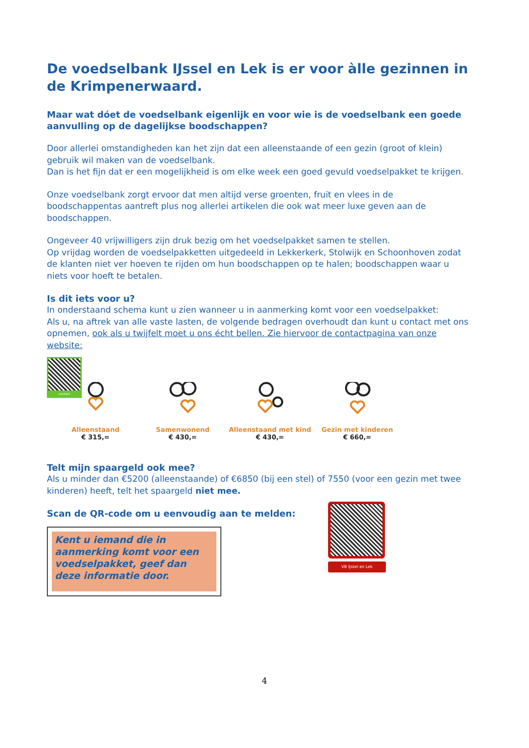De voedselbank IJssel en Lek is er voor àlle gezinnen in de Krimpenerwaard.
Maar wat dóet de voedselbank eigenlijk en voor wie is de voedselbank een goede aanvulling op de dagelijkse boodschappen?
Door allerlei omstandigheden kan het zijn dat een alleenstaande of een gezin (groot of klein) gebruik wil maken van de voedselbank.
Dan is het fijn dat er een mogelijkheid is om elke week een goed gevuld voedselpakket te krijgen.
Onze voedselbank zorgt ervoor dat men altijd verse groenten, fruit en vlees in de boodschappentas aantreft plus nog allerlei artikelen die ook wat meer luxe geven aan de boodschappen.
Ongeveer 40 vrijwilligers zijn druk bezig om het voedselpakket samen te stellen.
Op vrijdag worden de voedselpakketten uitgedeeld in Lekkerkerk, Stolwijk en Schoonhoven zodat de klanten niet ver hoeven te rijden om hun boodschappen op te halen; boodschappen waar u niets voor hoeft te betalen.
Is dit iets voor u?
In onderstaand schema kunt u zien wanneer u in aanmerking komt voor een voedselpakket:
Als u, na aftrek van alle vaste lasten, de volgende bedragen overhoudt dan kunt u contact met ons opnemen, ook als u twijfelt moet u ons écht bellen. Zie hiervoor de contactpagina van onze website:
contact
Alleenstaand
€ 315,=
Samenwonend
€ 430,=
Alleenstaand met kind
€ 430,=
Gezin met kinderen
€ 660,=
Telt mijn spaargeld ook mee?
Als u minder dan €5200 (alleenstaande) of €6850 (bij een stel) of 7550 (voor een gezin met twee kinderen) heeft, telt het spaargeld niet mee.
Scan de QR-code om u eenvoudig aan te melden:
Kent u iemand die in aanmerking komt voor een voedselpakket, geef dan deze informatie door.
VB IJssel en Lek
4